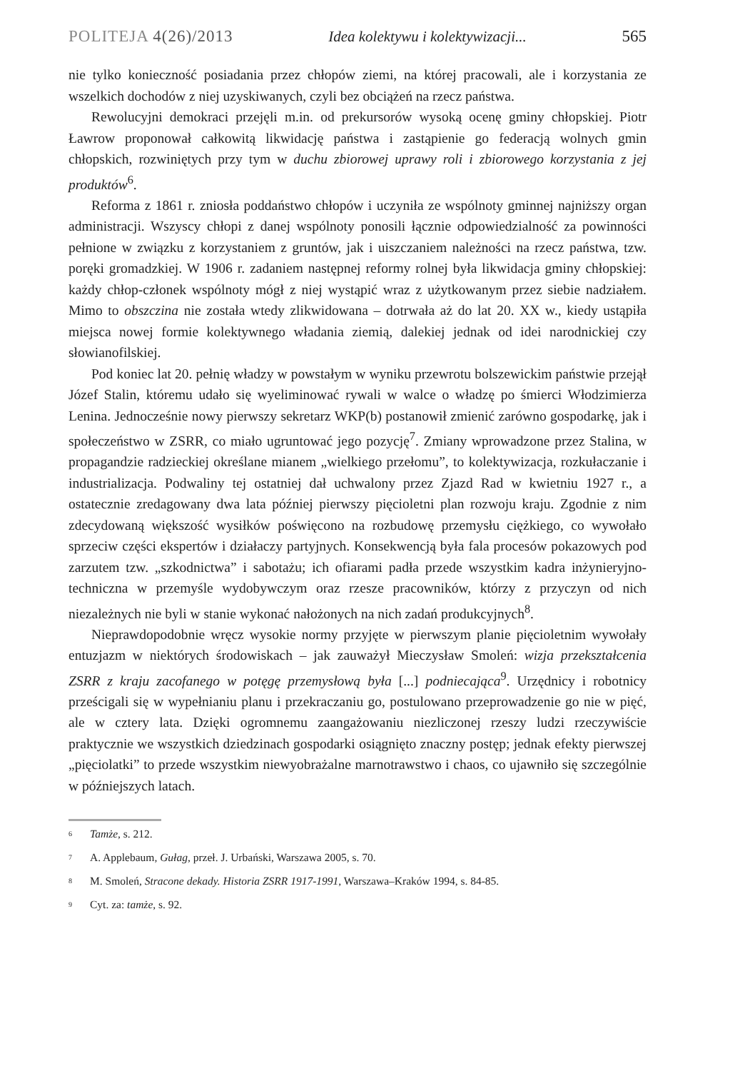POLITEJA 4(26)/2013 Idea kolektywu i kolektywizacji... 565
nie tylko konieczność posiadania przez chłopów ziemi, na której pracowali, ale i korzystania ze wszelkich dochodów z niej uzyskiwanych, czyli bez obciążeń na rzecz państwa.
Rewolucyjni demokraci przejęli m.in. od prekursorów wysoką ocenę gminy chłopskiej. Piotr Ławrow proponował całkowitą likwidację państwa i zastąpienie go federacją wolnych gmin chłopskich, rozwiniętych przy tym w duchu zbiorowej uprawy roli i zbiorowego korzystania z jej produktów<sup>6</sup>.
Reforma z 1861 r. zniosła poddaństwo chłopów i uczyniła ze wspólnoty gminnej najniższy organ administracji. Wszyscy chłopi z danej wspólnoty ponosili łącznie odpowiedzialność za powinności pełnione w związku z korzystaniem z gruntów, jak i uiszczaniem należności na rzecz państwa, tzw. poręki gromadzkiej. W 1906 r. zadaniem następnej reformy rolnej była likwidacja gminy chłopskiej: każdy chłop-członek wspólnoty mógł z niej wystąpić wraz z użytkowanym przez siebie nadziałem. Mimo to obszczina nie została wtedy zlikwidowana – dotrwała aż do lat 20. XX w., kiedy ustąpiła miejsca nowej formie kolektywnego władania ziemią, dalekiej jednak od idei narodnickiej czy słowianofilskiej.
Pod koniec lat 20. pełnię władzy w powstałym w wyniku przewrotu bolszewickim państwie przejął Józef Stalin, któremu udało się wyeliminować rywali w walce o władzę po śmierci Włodzimierza Lenina. Jednocześnie nowy pierwszy sekretarz WKP(b) postanowił zmienić zarówno gospodarkę, jak i społeczeństwo w ZSRR, co miało ugruntować jego pozycję<sup>7</sup>. Zmiany wprowadzone przez Stalina, w propagandzie radzieckiej określane mianem „wielkiego przełomu”, to kolektywizacja, rozkułaczanie i industrializacja. Podwaliny tej ostatniej dał uchwalony przez Zjazd Rad w kwietniu 1927 r., a ostatecznie zredagowany dwa lata później pierwszy pięcioletni plan rozwoju kraju. Zgodnie z nim zdecydowaną większość wysiłków poświęcono na rozbudowę przemysłu ciężkiego, co wywołało sprzeciw części ekspertów i działaczy partyjnych. Konsekwencją była fala procesów pokazowych pod zarzutem tzw. „szkodnictwa” i sabotażu; ich ofiarami padła przede wszystkim kadra inżynieryjno-techniczna w przemyśle wydobywczym oraz rzesze pracowników, którzy z przyczyn od nich niezależnych nie byli w stanie wykonać nałożonych na nich zadań produkcyjnych<sup>8</sup>.
Nieprawdopodobnie wręcz wysokie normy przyjęte w pierwszym planie pięcioletnim wywołały entuzjazm w niektórych środowiskach – jak zauważył Mieczysław Smoleń: wizja przekształcenia ZSRR z kraju zacofanego w potęgę przemysłową była [...] podniecająca<sup>9</sup>. Urzędnicy i robotnicy prześcigali się w wypełnianiu planu i przekraczaniu go, postulowano przeprowadzenie go nie w pięć, ale w cztery lata. Dzięki ogromnemu zaangażowaniu niezliczonej rzeszy ludzi rzeczywiście praktycznie we wszystkich dziedzinach gospodarki osiągnięto znaczny postęp; jednak efekty pierwszej „pięciolatki” to przede wszystkim niewyobrażalne marnotrawstwo i chaos, co ujawniło się szczególnie w późniejszych latach.
6
Tamże, s. 212.
7
A. Applebaum, Gułag, przeł. J. Urbański, Warszawa 2005, s. 70.
8
M. Smoleń, Stracone dekady. Historia ZSRR 1917-1991, Warszawa–Kraków 1994, s. 84-85.
9
Cyt. za: tamże, s. 92.